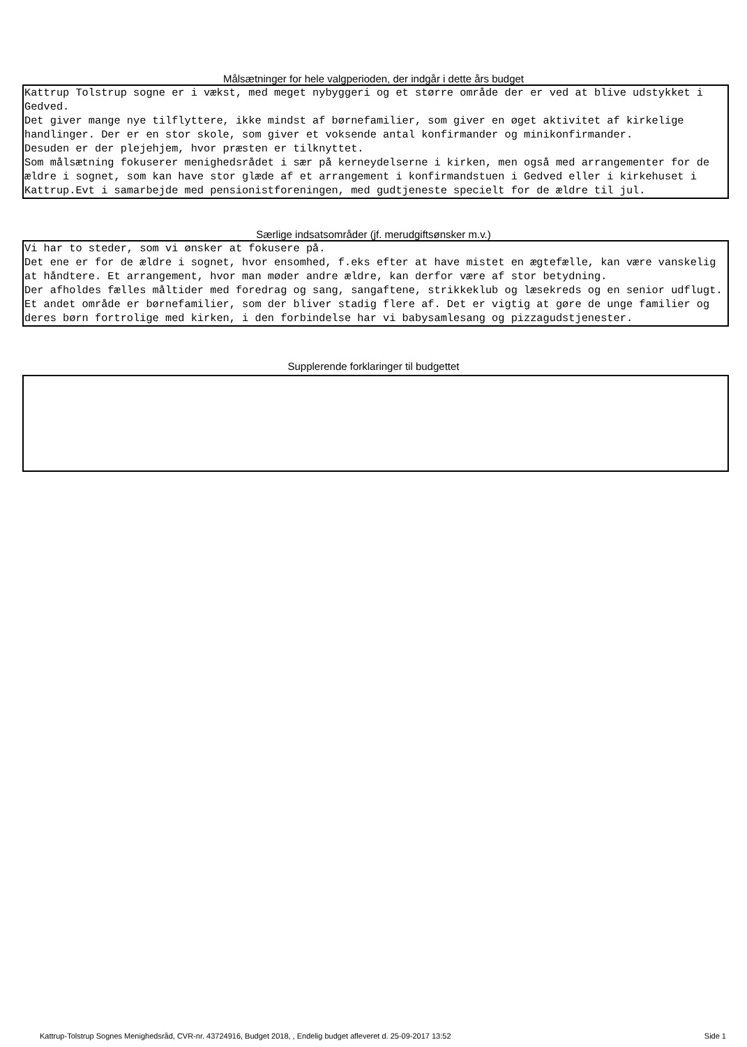Målsætninger for hele valgperioden, der indgår i dette års budget
Kattrup Tolstrup sogne er i vækst, med meget nybyggeri og et større område der er ved at blive udstykket i Gedved. Det giver mange nye tilflyttere, ikke mindst af børnefamilier, som giver en øget aktivitet af kirkelige handlinger. Der er en stor skole, som giver et voksende antal konfirmander og minikonfirmander. Desuden er der plejehjem, hvor præsten er tilknyttet. Som målsætning fokuserer menighedsrådet i sær på kerneydelserne i kirken, men også med arrangementer for de ældre i sognet, som kan have stor glæde af et arrangement i konfirmandstuen i Gedved eller i kirkehuset i Kattrup.Evt i samarbejde med pensionistforeningen, med gudtjeneste specielt for de ældre til jul.
Særlige indsatsområder (jf. merudgiftsønsker m.v.)
Vi har to steder, som vi ønsker at fokusere på. Det ene er for de ældre i sognet, hvor ensomhed, f.eks efter at have mistet en ægtefælle, kan være vanskelig at håndtere. Et arrangement, hvor man møder andre ældre, kan derfor være af stor betydning. Der afholdes fælles måltider med foredrag og sang, sangaftene, strikkeklub og læsekreds og en senior udflugt. Et andet område er børnefamilier, som der bliver stadig flere af. Det er vigtig at gøre de unge familier og deres børn fortrolige med kirken, i den forbindelse har vi babysamlesang og pizzagudstjenester.
Supplerende forklaringer til budgettet
Kattrup-Tolstrup Sognes Menighedsråd, CVR-nr. 43724916, Budget 2018, , Endelig budget afleveret d. 25-09-2017 13:52 Side 1